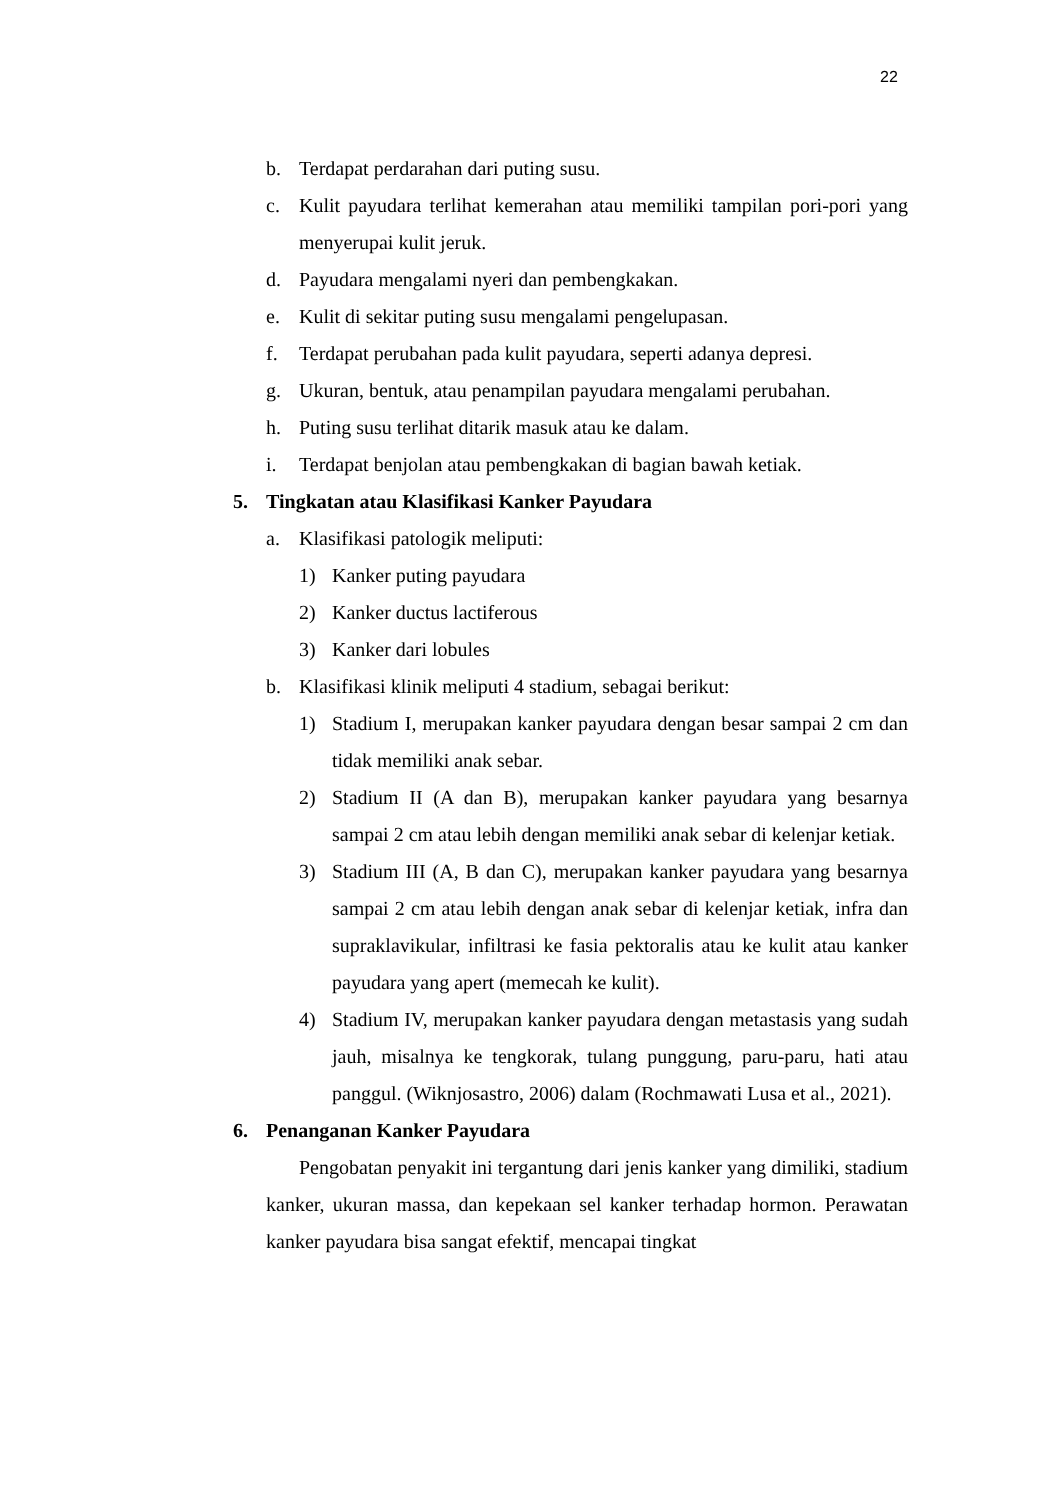22
b. Terdapat perdarahan dari puting susu.
c. Kulit payudara terlihat kemerahan atau memiliki tampilan pori-pori yang menyerupai kulit jeruk.
d. Payudara mengalami nyeri dan pembengkakan.
e. Kulit di sekitar puting susu mengalami pengelupasan.
f. Terdapat perubahan pada kulit payudara, seperti adanya depresi.
g. Ukuran, bentuk, atau penampilan payudara mengalami perubahan.
h. Puting susu terlihat ditarik masuk atau ke dalam.
i. Terdapat benjolan atau pembengkakan di bagian bawah ketiak.
5. Tingkatan atau Klasifikasi Kanker Payudara
a. Klasifikasi patologik meliputi:
1) Kanker puting payudara
2) Kanker ductus lactiferous
3) Kanker dari lobules
b. Klasifikasi klinik meliputi 4 stadium, sebagai berikut:
1) Stadium I, merupakan kanker payudara dengan besar sampai 2 cm dan tidak memiliki anak sebar.
2) Stadium II (A dan B), merupakan kanker payudara yang besarnya sampai 2 cm atau lebih dengan memiliki anak sebar di kelenjar ketiak.
3) Stadium III (A, B dan C), merupakan kanker payudara yang besarnya sampai 2 cm atau lebih dengan anak sebar di kelenjar ketiak, infra dan supraklavikular, infiltrasi ke fasia pektoralis atau ke kulit atau kanker payudara yang apert (memecah ke kulit).
4) Stadium IV, merupakan kanker payudara dengan metastasis yang sudah jauh, misalnya ke tengkorak, tulang punggung, paru-paru, hati atau panggul. (Wiknjosastro, 2006) dalam (Rochmawati Lusa et al., 2021).
6. Penanganan Kanker Payudara
Pengobatan penyakit ini tergantung dari jenis kanker yang dimiliki, stadium kanker, ukuran massa, dan kepekaan sel kanker terhadap hormon. Perawatan kanker payudara bisa sangat efektif, mencapai tingkat